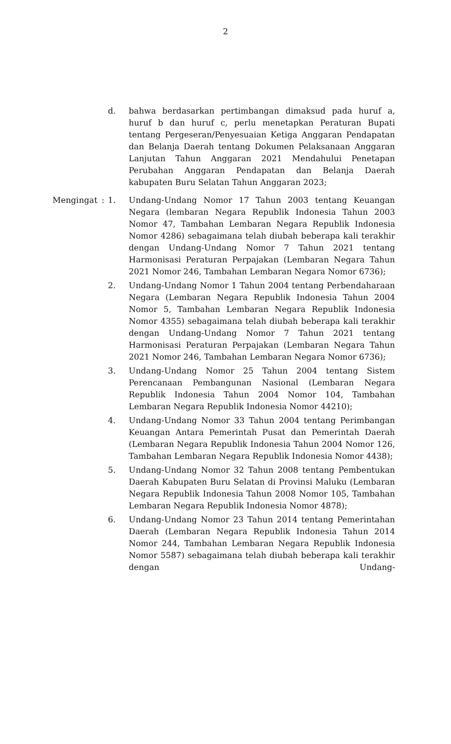2
| | | d. | bahwa berdasarkan pertimbangan dimaksud pada huruf a, huruf b dan huruf c, perlu menetapkan Peraturan Bupati tentang Pergeseran/Penyesuaian Ketiga Anggaran Pendapatan dan Belanja Daerah tentang Dokumen Pelaksanaan Anggaran Lanjutan Tahun Anggaran 2021 Mendahului Penetapan Perubahan Anggaran Pendapatan dan Belanja Daerah kabupaten Buru Selatan Tahun Anggaran 2023; |
| Mengingat | : | 1. | Undang-Undang Nomor 17 Tahun 2003 tentang Keuangan Negara (lembaran Negara Republik Indonesia Tahun 2003 Nomor 47, Tambahan Lembaran Negara Republik Indonesia Nomor 4286) sebagaimana telah diubah beberapa kali terakhir dengan Undang-Undang Nomor 7 Tahun 2021 tentang Harmonisasi Peraturan Perpajakan (Lembaran Negara Tahun 2021 Nomor 246, Tambahan Lembaran Negara Nomor 6736); |
| | | 2. | Undang-Undang Nomor 1 Tahun 2004 tentang Perbendaharaan Negara (Lembaran Negara Republik Indonesia Tahun 2004 Nomor 5, Tambahan Lembaran Negara Republik Indonesia Nomor 4355) sebagaimana telah diubah beberapa kali terakhir dengan Undang-Undang Nomor 7 Tahun 2021 tentang Harmonisasi Peraturan Perpajakan (Lembaran Negara Tahun 2021 Nomor 246, Tambahan Lembaran Negara Nomor 6736); |
| | | 3. | Undang-Undang Nomor 25 Tahun 2004 tentang Sistem Perencanaan Pembangunan Nasional (Lembaran Negara Republik Indonesia Tahun 2004 Nomor 104, Tambahan Lembaran Negara Republik Indonesia Nomor 44210); |
| | | 4. | Undang-Undang Nomor 33 Tahun 2004 tentang Perimbangan Keuangan Antara Pemerintah Pusat dan Pemerintah Daerah (Lembaran Negara Republik Indonesia Tahun 2004 Nomor 126, Tambahan Lembaran Negara Republik Indonesia Nomor 4438); |
| | | 5. | Undang-Undang Nomor 32 Tahun 2008 tentang Pembentukan Daerah Kabupaten Buru Selatan di Provinsi Maluku (Lembaran Negara Republik Indonesia Tahun 2008 Nomor 105, Tambahan Lembaran Negara Republik Indonesia Nomor 4878); |
| | | 6. | Undang-Undang Nomor 23 Tahun 2014 tentang Pemerintahan Daerah (Lembaran Negara Republik Indonesia Tahun 2014 Nomor 244, Tambahan Lembaran Negara Republik Indonesia Nomor 5587) sebagaimana telah diubah beberapa kali terakhir dengan Undang- |